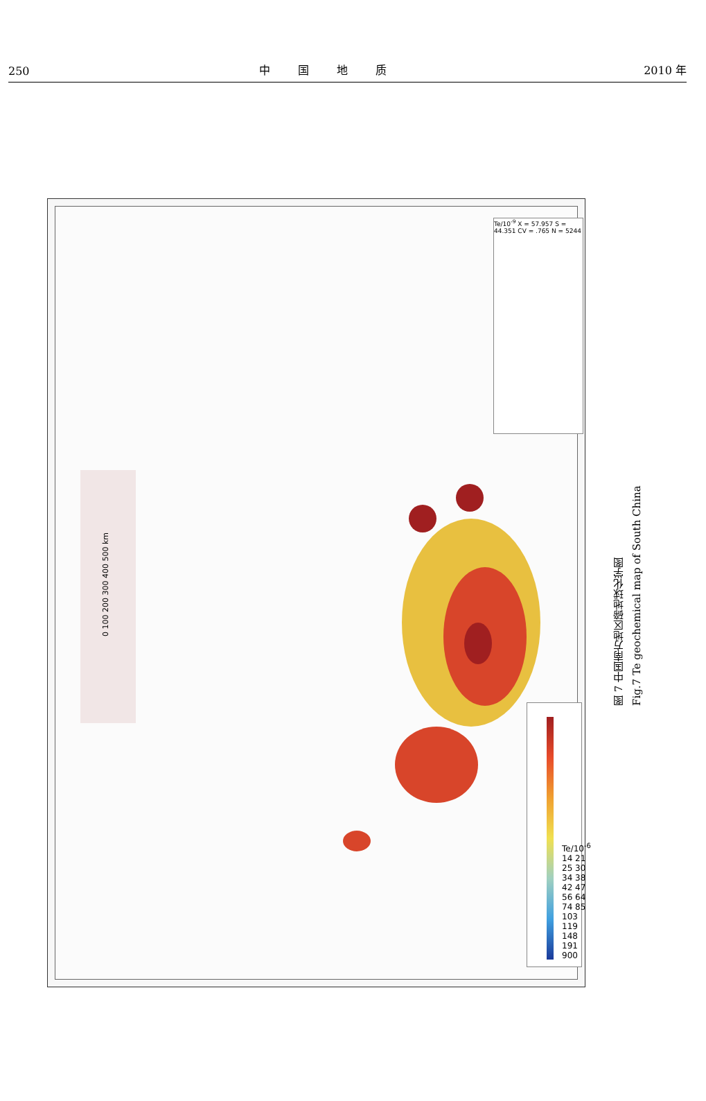250 中国地质 2010 年
0 100 200 300 400 500 km
Te/10<sup>-9</sup> X = 57.957 S = 44.351 CV = .765 N = 5244
Te/10<sup>-6</sup> 14 21 25 30 34 38 42 47 56 64 74 85 103 119 148 191 900
图 7 中国南方地区碲地球化学图
Fig.7 Te geochemical map of South China